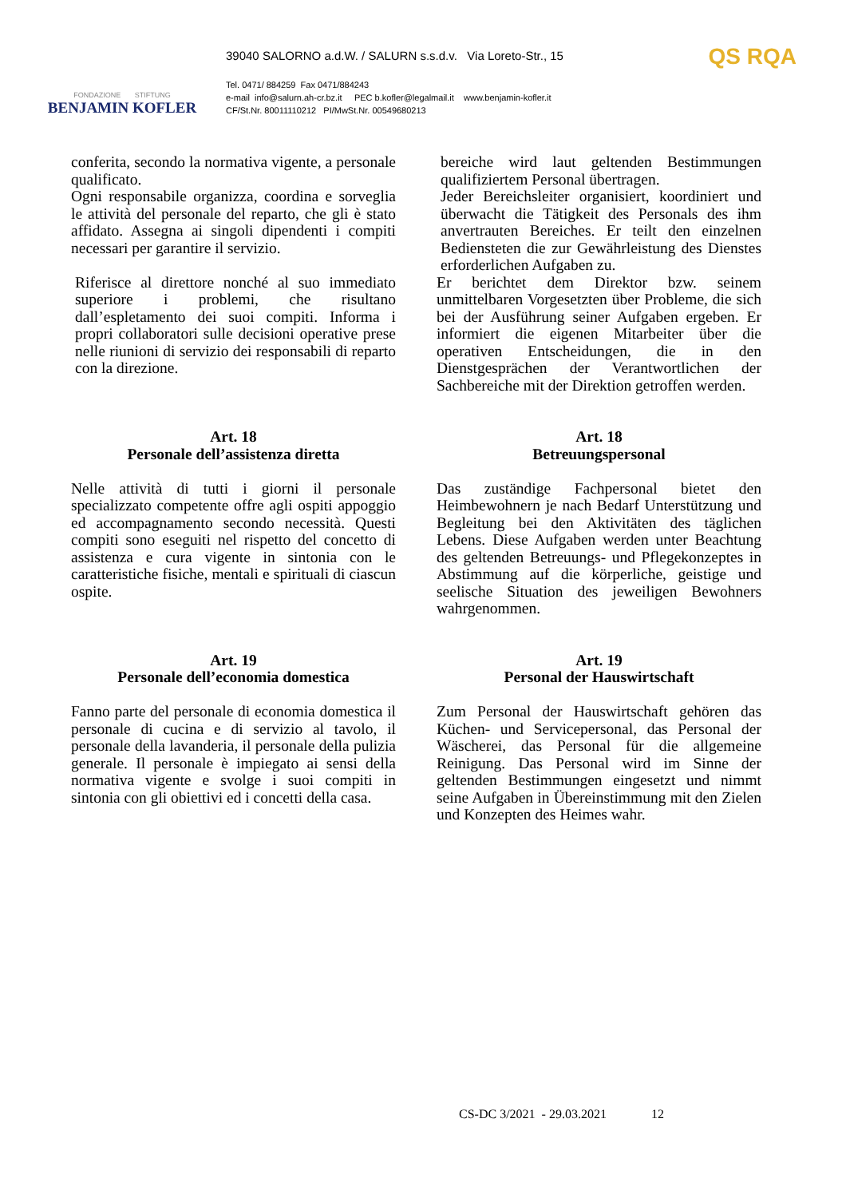FONDAZIONE STIFTUNG
BENJAMIN KOFLER
39040 SALORNO a.d.W. / SALURN s.s.d.v. Via Loreto-Str., 15
Tel. 0471/ 884259 Fax 0471/884243
e-mail info@salurn.ah-cr.bz.it PEC b.kofler@legalmail.it www.benjamin-kofler.it
CF/St.Nr. 80011110212 PI/MwSt.Nr. 00549680213
QS RQA
conferita, secondo la normativa vigente, a personale qualificato.
Ogni responsabile organizza, coordina e sorveglia le attività del personale del reparto, che gli è stato affidato. Assegna ai singoli dipendenti i compiti necessari per garantire il servizio.
Riferisce al direttore nonché al suo immediato superiore i problemi, che risultano dall’espletamento dei suoi compiti. Informa i propri collaboratori sulle decisioni operative prese nelle riunioni di servizio dei responsabili di reparto con la direzione.
bereiche wird laut geltenden Bestimmungen qualifiziertem Personal übertragen.
Jeder Bereichsleiter organisiert, koordiniert und überwacht die Tätigkeit des Personals des ihm anvertrauten Bereiches. Er teilt den einzelnen Bediensteten die zur Gewährleistung des Dienstes erforderlichen Aufgaben zu.
Er berichtet dem Direktor bzw. seinem unmittelbaren Vorgesetzten über Probleme, die sich bei der Ausführung seiner Aufgaben ergeben. Er informiert die eigenen Mitarbeiter über die operativen Entscheidungen, die in den Dienstgesprächen der Verantwortlichen der Sachbereiche mit der Direktion getroffen werden.
Art. 18
Personale dell’assistenza diretta
Nelle attività di tutti i giorni il personale specializzato competente offre agli ospiti appoggio ed accompagnamento secondo necessità. Questi compiti sono eseguiti nel rispetto del concetto di assistenza e cura vigente in sintonia con le caratteristiche fisiche, mentali e spirituali di ciascun ospite.
Art. 18
Betreuungspersonal
Das zuständige Fachpersonal bietet den Heimbewohnern je nach Bedarf Unterstützung und Begleitung bei den Aktivitäten des täglichen Lebens. Diese Aufgaben werden unter Beachtung des geltenden Betreuungs- und Pflegekonzeptes in Abstimmung auf die körperliche, geistige und seelische Situation des jeweiligen Bewohners wahrgenommen.
Art. 19
Personale dell’economia domestica
Fanno parte del personale di economia domestica il personale di cucina e di servizio al tavolo, il personale della lavanderia, il personale della pulizia generale. Il personale è impiegato ai sensi della normativa vigente e svolge i suoi compiti in sintonia con gli obiettivi ed i concetti della casa.
Art. 19
Personal der Hauswirtschaft
Zum Personal der Hauswirtschaft gehören das Küchen- und Servicepersonal, das Personal der Wäscherei, das Personal für die allgemeine Reinigung. Das Personal wird im Sinne der geltenden Bestimmungen eingesetzt und nimmt seine Aufgaben in Übereinstimmung mit den Zielen und Konzepten des Heimes wahr.
CS-DC 3/2021 - 29.03.2021 12